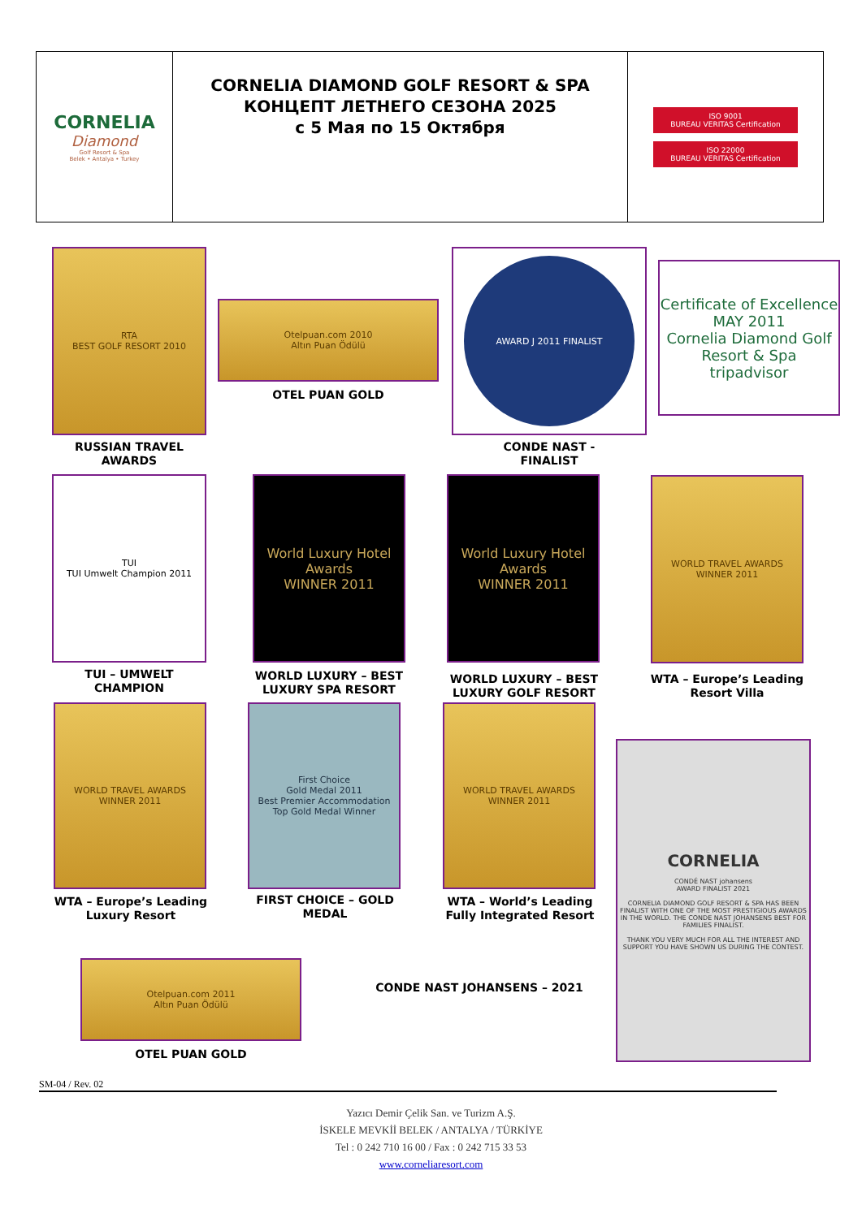| CORNELIA Diamond Golf Resort & Spa Belek • Antalya • Turkey | CORNELIA DIAMOND GOLF RESORT & SPA КОНЦЕПТ ЛЕТНЕГО СЕЗОНА 2025 с 5 Мая по 15 Октября | ISO 9001 BUREAU VERITAS Certification ISO 22000 BUREAU VERITAS Certification |
RTA
BEST GOLF RESORT 2010
RUSSIAN TRAVEL AWARDS
Otelpuan.com 2010
Altın Puan Ödülü
OTEL PUAN GOLD
AWARD J 2011 FINALIST
CONDE NAST -
FINALIST
Certificate of Excellence
MAY 2011
Cornelia Diamond Golf Resort & Spa
tripadvisor
TUI
TUI Umwelt Champion 2011
TUI – UMWELT
CHAMPION
World Luxury Hotel Awards
WINNER 2011
WORLD LUXURY – BEST
LUXURY SPA RESORT
World Luxury Hotel Awards
WINNER 2011
WORLD LUXURY – BEST
LUXURY GOLF RESORT
WORLD TRAVEL AWARDS
WINNER 2011
WTA – Europe’s Leading
Resort Villa
WORLD TRAVEL AWARDS
WINNER 2011
WTA – Europe’s Leading
Luxury Resort
First Choice
Gold Medal 2011
Best Premier Accommodation Top Gold Medal Winner
FIRST CHOICE – GOLD
MEDAL
WORLD TRAVEL AWARDS
WINNER 2011
WTA – World’s Leading
Fully Integrated Resort
CORNELIA
CONDÉ NAST johansens
AWARD FINALIST 2021
CORNELIA DIAMOND GOLF RESORT & SPA HAS BEEN FINALIST WITH ONE OF THE MOST PRESTIGIOUS AWARDS IN THE WORLD. THE CONDE NAST JOHANSENS BEST FOR FAMILIES FINALIST.
THANK YOU VERY MUCH FOR ALL THE INTEREST AND SUPPORT YOU HAVE SHOWN US DURING THE CONTEST.
Otelpuan.com 2011
Altın Puan Ödülü
OTEL PUAN GOLD
CONDE NAST JOHANSENS – 2021
SM-04 / Rev. 02
Yazıcı Demir Çelik San. ve Turizm A.Ş.
İSKELE MEVKİİ BELEK / ANTALYA / TÜRKİYE
Tel : 0 242 710 16 00 / Fax : 0 242 715 33 53
www.corneliaresort.com